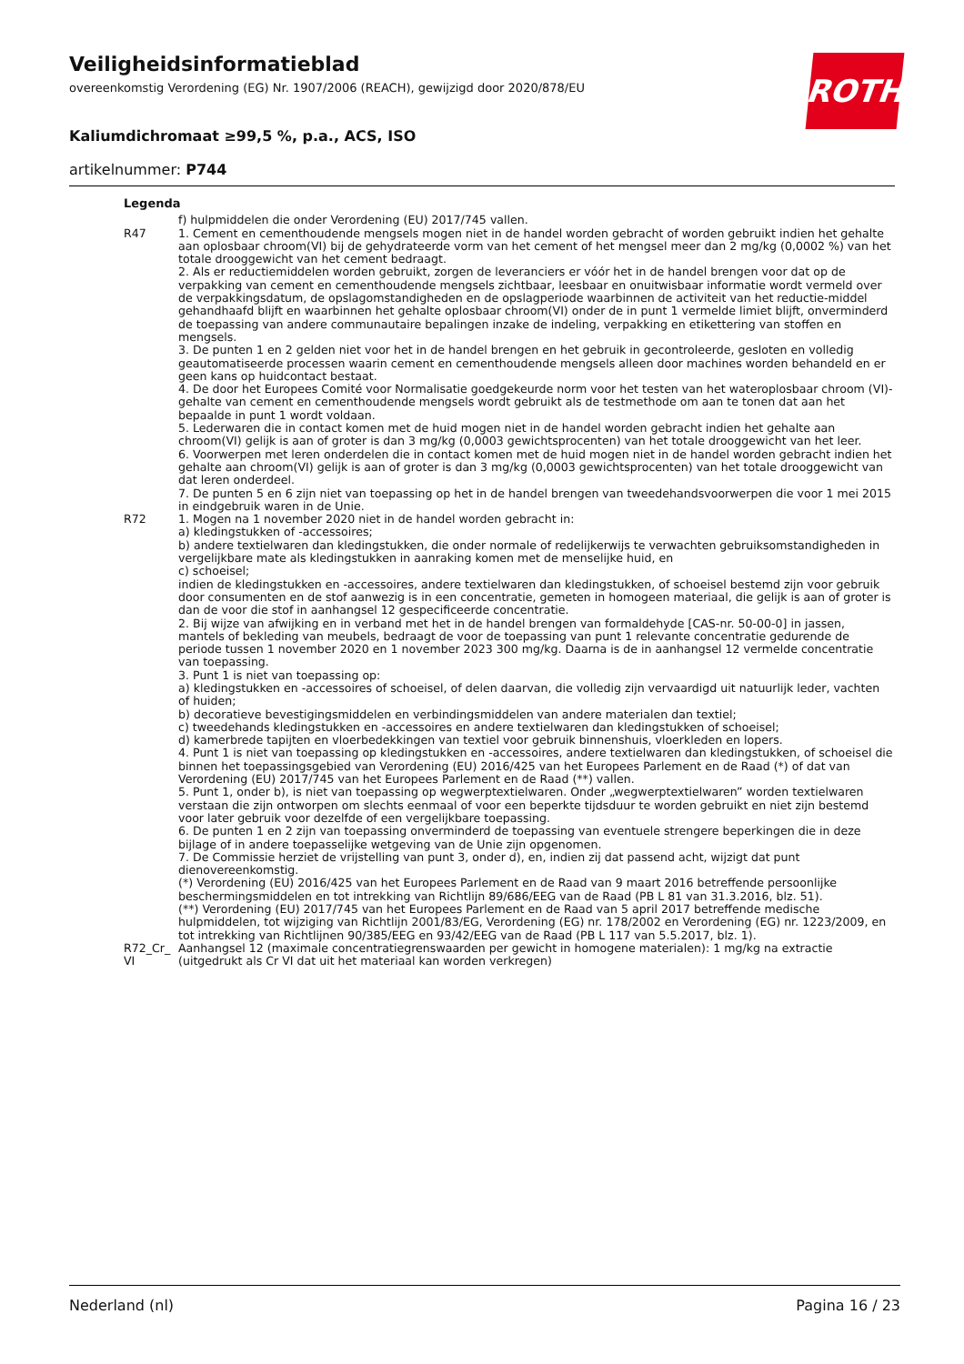ROTH
Veiligheidsinformatieblad
overeenkomstig Verordening (EG) Nr. 1907/2006 (REACH), gewijzigd door 2020/878/EU
Kaliumdichromaat ≥99,5 %, p.a., ACS, ISO
artikelnummer: P744
| Legenda | |
| --- | --- |
| | f) hulpmiddelen die onder Verordening (EU) 2017/745 vallen. |
| R47 | 1. Cement en cementhoudende mengsels mogen niet in de handel worden gebracht of worden gebruikt indien het gehalte aan oplosbaar chroom(VI) bij de gehydrateerde vorm van het cement of het mengsel meer dan 2 mg/kg (0,0002 %) van het totale drooggewicht van het cement bedraagt. 2. Als er reductiemiddelen worden gebruikt, zorgen de leveranciers er vóór het in de handel brengen voor dat op de verpakking van cement en cementhoudende mengsels zichtbaar, leesbaar en onuitwisbaar informatie wordt vermeld over de verpakkingsdatum, de opslagomstandigheden en de opslagperiode waarbinnen de activiteit van het reductie-middel gehandhaafd blijft en waarbinnen het gehalte oplosbaar chroom(VI) onder de in punt 1 vermelde limiet blijft, onverminderd de toepassing van andere communautaire bepalingen inzake de indeling, verpakking en etikettering van stoffen en mengsels. 3. De punten 1 en 2 gelden niet voor het in de handel brengen en het gebruik in gecontroleerde, gesloten en volledig geautomatiseerde processen waarin cement en cementhoudende mengsels alleen door machines worden behandeld en er geen kans op huidcontact bestaat. 4. De door het Europees Comité voor Normalisatie goedgekeurde norm voor het testen van het wateroplosbaar chroom (VI)-gehalte van cement en cementhoudende mengsels wordt gebruikt als de testmethode om aan te tonen dat aan het bepaalde in punt 1 wordt voldaan. 5. Lederwaren die in contact komen met de huid mogen niet in de handel worden gebracht indien het gehalte aan chroom(VI) gelijk is aan of groter is dan 3 mg/kg (0,0003 gewichtsprocenten) van het totale drooggewicht van het leer. 6. Voorwerpen met leren onderdelen die in contact komen met de huid mogen niet in de handel worden gebracht indien het gehalte aan chroom(VI) gelijk is aan of groter is dan 3 mg/kg (0,0003 gewichtsprocenten) van het totale drooggewicht van dat leren onderdeel. 7. De punten 5 en 6 zijn niet van toepassing op het in de handel brengen van tweedehandsvoorwerpen die voor 1 mei 2015 in eindgebruik waren in de Unie. |
| R72 | 1. Mogen na 1 november 2020 niet in de handel worden gebracht in: a) kledingstukken of -accessoires; b) andere textielwaren dan kledingstukken, die onder normale of redelijkerwijs te verwachten gebruiksomstandigheden in vergelijkbare mate als kledingstukken in aanraking komen met de menselijke huid, en c) schoeisel; indien de kledingstukken en -accessoires, andere textielwaren dan kledingstukken, of schoeisel bestemd zijn voor gebruik door consumenten en de stof aanwezig is in een concentratie, gemeten in homogeen materiaal, die gelijk is aan of groter is dan de voor die stof in aanhangsel 12 gespecificeerde concentratie. 2. Bij wijze van afwijking en in verband met het in de handel brengen van formaldehyde [CAS-nr. 50-00-0] in jassen, mantels of bekleding van meubels, bedraagt de voor de toepassing van punt 1 relevante concentratie gedurende de periode tussen 1 november 2020 en 1 november 2023 300 mg/kg. Daarna is de in aanhangsel 12 vermelde concentratie van toepassing. 3. Punt 1 is niet van toepassing op: a) kledingstukken en -accessoires of schoeisel, of delen daarvan, die volledig zijn vervaardigd uit natuurlijk leder, vachten of huiden; b) decoratieve bevestigingsmiddelen en verbindingsmiddelen van andere materialen dan textiel; c) tweedehands kledingstukken en -accessoires en andere textielwaren dan kledingstukken of schoeisel; d) kamerbrede tapijten en vloerbedekkingen van textiel voor gebruik binnenshuis, vloerkleden en lopers. 4. Punt 1 is niet van toepassing op kledingstukken en -accessoires, andere textielwaren dan kledingstukken, of schoeisel die binnen het toepassingsgebied van Verordening (EU) 2016/425 van het Europees Parlement en de Raad (*) of dat van Verordening (EU) 2017/745 van het Europees Parlement en de Raad (**) vallen. 5. Punt 1, onder b), is niet van toepassing op wegwerptextielwaren. Onder „wegwerptextielwaren” worden textielwaren verstaan die zijn ontworpen om slechts eenmaal of voor een beperkte tijdsduur te worden gebruikt en niet zijn bestemd voor later gebruik voor dezelfde of een vergelijkbare toepassing. 6. De punten 1 en 2 zijn van toepassing onverminderd de toepassing van eventuele strengere beperkingen die in deze bijlage of in andere toepasselijke wetgeving van de Unie zijn opgenomen. 7. De Commissie herziet de vrijstelling van punt 3, onder d), en, indien zij dat passend acht, wijzigt dat punt dienovereenkomstig. (*) Verordening (EU) 2016/425 van het Europees Parlement en de Raad van 9 maart 2016 betreffende persoonlijke beschermingsmiddelen en tot intrekking van Richtlijn 89/686/EEG van de Raad (PB L 81 van 31.3.2016, blz. 51). (**) Verordening (EU) 2017/745 van het Europees Parlement en de Raad van 5 april 2017 betreffende medische hulpmiddelen, tot wijziging van Richtlijn 2001/83/EG, Verordening (EG) nr. 178/2002 en Verordening (EG) nr. 1223/2009, en tot intrekking van Richtlijnen 90/385/EEG en 93/42/EEG van de Raad (PB L 117 van 5.5.2017, blz. 1). |
| R72_Cr_ VI | Aanhangsel 12 (maximale concentratiegrenswaarden per gewicht in homogene materialen): 1 mg/kg na extractie (uitgedrukt als Cr VI dat uit het materiaal kan worden verkregen) |
Nederland (nl) Pagina 16 / 23